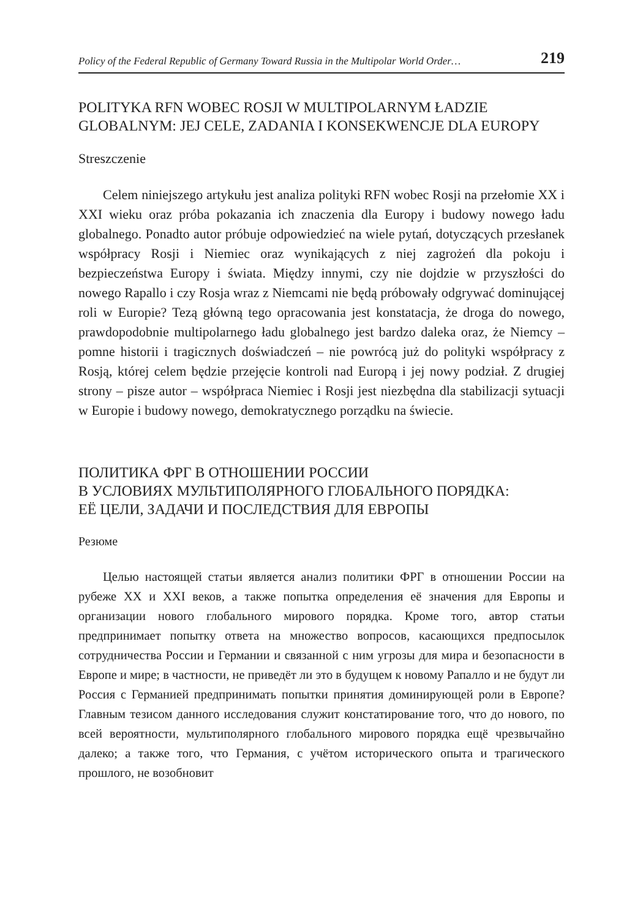Policy of the Federal Republic of Germany Toward Russia in the Multipolar World Order… 219
POLITYKA RFN WOBEC ROSJI W MULTIPOLARNYM ŁADZIE
GLOBALNYM: JEJ CELE, ZADANIA I KONSEKWENCJE DLA EUROPY
Streszczenie
Celem niniejszego artykułu jest analiza polityki RFN wobec Rosji na przełomie XX i XXI wieku oraz próba pokazania ich znaczenia dla Europy i budowy nowego ładu globalnego. Ponadto autor próbuje odpowiedzieć na wiele pytań, dotyczących przesłanek współpracy Rosji i Niemiec oraz wynikających z niej zagrożeń dla pokoju i bezpieczeństwa Europy i świata. Między innymi, czy nie dojdzie w przyszłości do nowego Rapallo i czy Rosja wraz z Niemcami nie będą próbowały odgrywać dominującej roli w Europie? Tezą główną tego opracowania jest konstatacja, że droga do nowego, prawdopodobnie multipolarnego ładu globalnego jest bardzo daleka oraz, że Niemcy – pomne historii i tragicznych doświadczeń – nie powrócą już do polityki współpracy z Rosją, której celem będzie przejęcie kontroli nad Europą i jej nowy podział. Z drugiej strony – pisze autor – współpraca Niemiec i Rosji jest niezbędna dla stabilizacji sytuacji w Europie i budowy nowego, demokratycznego porządku na świecie.
ПОЛИТИКА ФРГ В ОТНОШЕНИИ РОССИИ
В УСЛОВИЯХ МУЛЬТИПОЛЯРНОГО ГЛОБАЛЬНОГО ПОРЯДКА:
ЕЁ ЦЕЛИ, ЗАДАЧИ И ПОСЛЕДСТВИЯ ДЛЯ ЕВРОПЫ
Резюме
Целью настоящей статьи является анализ политики ФРГ в отношении России на рубеже XX и XXI веков, а также попытка определения её значения для Европы и организации нового глобального мирового порядка. Кроме того, автор статьи предпринимает попытку ответа на множество вопросов, касающихся предпосылок сотрудничества России и Германии и связанной с ним угрозы для мира и безопасности в Европе и мире; в частности, не приведёт ли это в будущем к новому Рапалло и не будут ли Россия с Германией предпринимать попытки принятия доминирующей роли в Европе? Главным тезисом данного исследования служит констатирование того, что до нового, по всей вероятности, мультиполярного глобального мирового порядка ещё чрезвычайно далеко; а также того, что Германия, с учётом исторического опыта и трагического прошлого, не возобновит